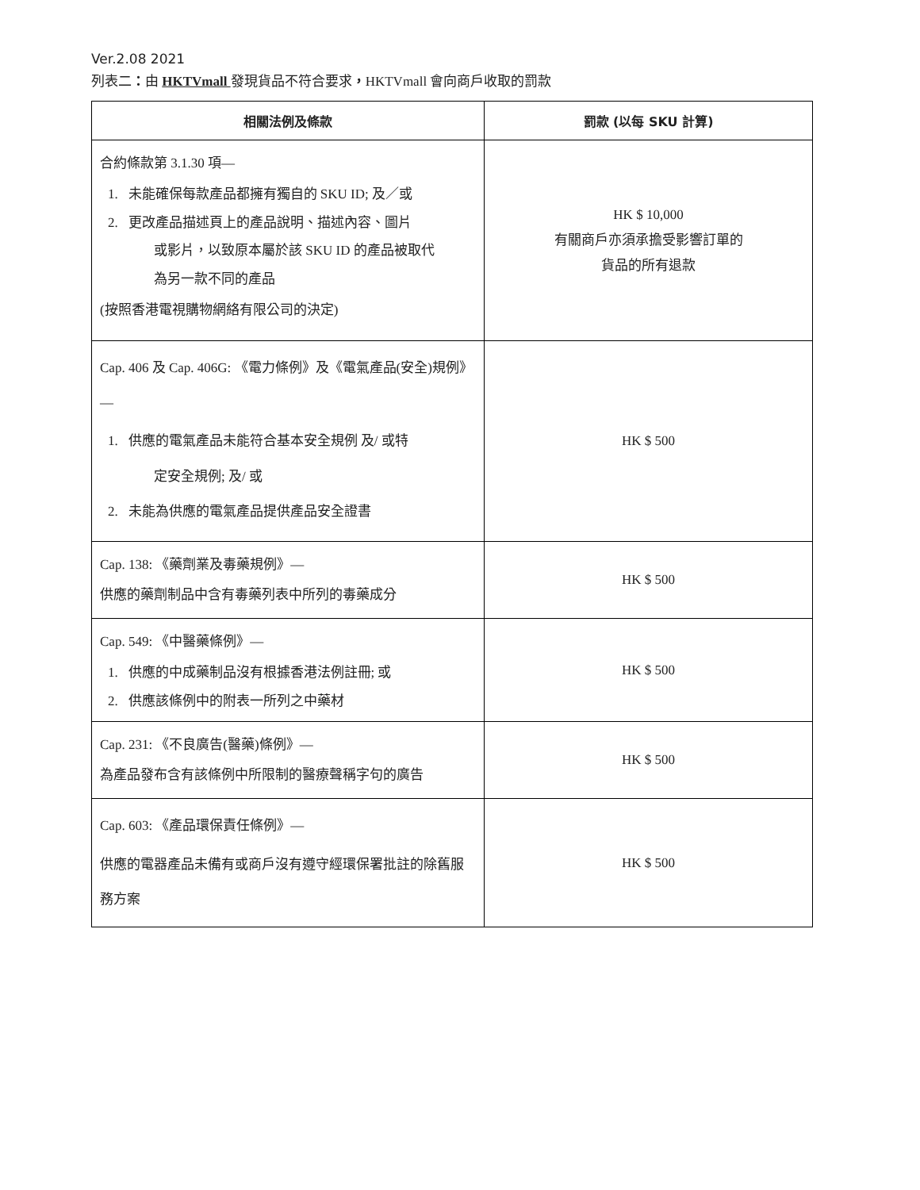Ver.2.08 2021
列表二：由 HKTVmall 發現貨品不符合要求，HKTVmall 會向商戶收取的罰款
| 相關法例及條款 | 罰款 (以每 SKU 計算) |
| --- | --- |
| 合約條款第 3.1.30 項— 1. 未能確保每款產品都擁有獨自的 SKU ID; 及／或 2. 更改產品描述頁上的產品說明、描述內容、圖片 或影片，以致原本屬於該 SKU ID 的產品被取代 為另一款不同的產品 (按照香港電視購物網絡有限公司的決定) | HK $ 10,000 有關商戶亦須承擔受影響訂單的 貨品的所有退款 |
| Cap. 406 及 Cap. 406G: 《電力條例》及《電氣產品(安全)規例》— 1. 供應的電氣產品未能符合基本安全規例 及/ 或特 定安全規例; 及/ 或 2. 未能為供應的電氣產品提供產品安全證書 | HK $ 500 |
| Cap. 138: 《藥劑業及毒藥規例》— 供應的藥劑制品中含有毒藥列表中所列的毒藥成分 | HK $ 500 |
| Cap. 549: 《中醫藥條例》— 1. 供應的中成藥制品沒有根據香港法例註冊; 或 2. 供應該條例中的附表一所列之中藥材 | HK $ 500 |
| Cap. 231: 《不良廣告(醫藥)條例》— 為產品發布含有該條例中所限制的醫療聲稱字句的廣告 | HK $ 500 |
| Cap. 603: 《產品環保責任條例》— 供應的電器產品未備有或商戶沒有遵守經環保署批註的除舊服務方案 | HK $ 500 |